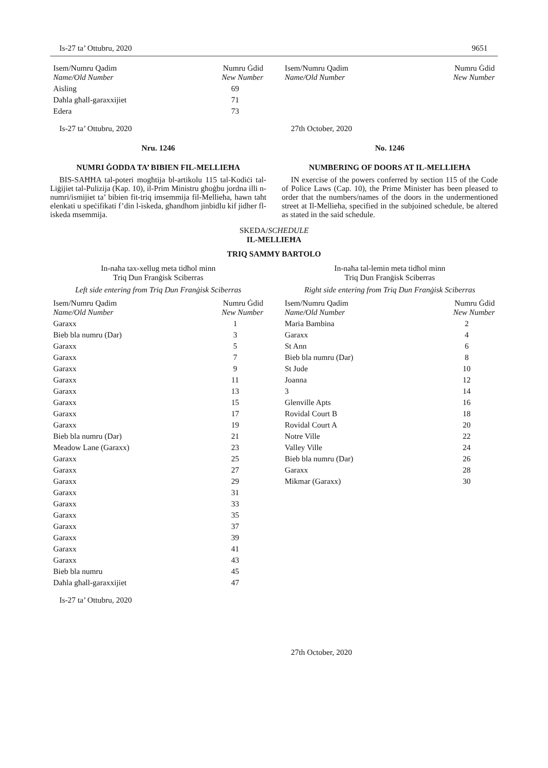Is-27 ta’ Ottubru, 2020 9651
| Isem/Numru Qadim Name/Old Number | Numru Ġdid New Number |
| --- | --- |
| Aisling | 69 |
| Daħla għall-garaxxijiet | 71 |
| Edera | 73 |
| Isem/Numru Qadim Name/Old Number | Numru Ġdid New Number |
| --- | --- |
Is-27 ta’ Ottubru, 2020
Nru. 1246
NUMRI ĠODDA TA’ BIBIEN FIL-MELLIEĦA
BIS-SAĦĦA tal-poteri mogħtija bl-artikolu 115 tal-Kodiċi tal-Liġijiet tal-Pulizija (Kap. 10), il-Prim Ministru għoġbu jordna illi n-numri/ismijiet ta’ bibien fit-triq imsemmija fil-Mellieħa, hawn taħt elenkati u speċifikati f’din l-iskeda, għandhom jinbidlu kif jidher fl-iskeda msemmija.
27th October, 2020
No. 1246
NUMBERING OF DOORS AT IL-MELLIEĦA
IN exercise of the powers conferred by section 115 of the Code of Police Laws (Cap. 10), the Prime Minister has been pleased to order that the numbers/names of the doors in the undermentioned street at Il-Mellieħa, specified in the subjoined schedule, be altered as stated in the said schedule.
SKEDA/SCHEDULE
IL-MELLIEĦA
TRIQ SAMMY BARTOLO
In-naħa tax-xellug meta tidħol minn
Triq Dun Franġisk Sciberras
Left side entering from Triq Dun Franġisk Sciberras
| Isem/Numru Qadim Name/Old Number | Numru Ġdid New Number |
| --- | --- |
| Garaxx | 1 |
| Bieb bla numru (Dar) | 3 |
| Garaxx | 5 |
| Garaxx | 7 |
| Garaxx | 9 |
| Garaxx | 11 |
| Garaxx | 13 |
| Garaxx | 15 |
| Garaxx | 17 |
| Garaxx | 19 |
| Bieb bla numru (Dar) | 21 |
| Meadow Lane (Garaxx) | 23 |
| Garaxx | 25 |
| Garaxx | 27 |
| Garaxx | 29 |
| Garaxx | 31 |
| Garaxx | 33 |
| Garaxx | 35 |
| Garaxx | 37 |
| Garaxx | 39 |
| Garaxx | 41 |
| Garaxx | 43 |
| Bieb bla numru | 45 |
| Daħla għall-garaxxijiet | 47 |
Is-27 ta’ Ottubru, 2020
In-naħa tal-lemin meta tidħol minn
Triq Dun Franġisk Sciberras
Right side entering from Triq Dun Franġisk Sciberras
| Isem/Numru Qadim Name/Old Number | Numru Ġdid New Number |
| --- | --- |
| Maria Bambina | 2 |
| Garaxx | 4 |
| St Ann | 6 |
| Bieb bla numru (Dar) | 8 |
| St Jude | 10 |
| Joanna | 12 |
| 3 | 14 |
| Glenville Apts | 16 |
| Rovidal Court B | 18 |
| Rovidal Court A | 20 |
| Notre Ville | 22 |
| Valley Ville | 24 |
| Bieb bla numru (Dar) | 26 |
| Garaxx | 28 |
| Mikmar (Garaxx) | 30 |
27th October, 2020